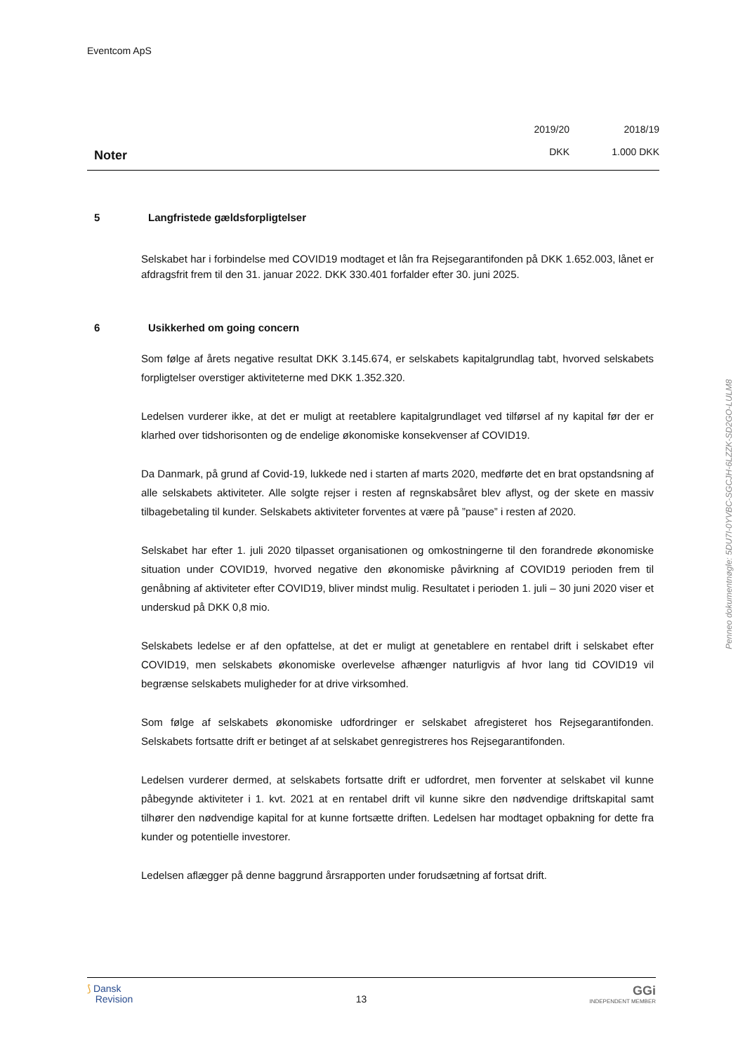Eventcom ApS
Noter
2019/20
DKK
2018/19
1.000 DKK
5 Langfristede gældsforpligtelser
Selskabet har i forbindelse med COVID19 modtaget et lån fra Rejsegarantifonden på DKK 1.652.003, lånet er afdragsfrit frem til den 31. januar 2022. DKK 330.401 forfalder efter 30. juni 2025.
6 Usikkerhed om going concern
Som følge af årets negative resultat DKK 3.145.674, er selskabets kapitalgrundlag tabt, hvorved selskabets forpligtelser overstiger aktiviteterne med DKK 1.352.320.
Ledelsen vurderer ikke, at det er muligt at reetablere kapitalgrundlaget ved tilførsel af ny kapital før der er klarhed over tidshorisonten og de endelige økonomiske konsekvenser af COVID19.
Da Danmark, på grund af Covid-19, lukkede ned i starten af marts 2020, medførte det en brat opstandsning af alle selskabets aktiviteter. Alle solgte rejser i resten af regnskabsåret blev aflyst, og der skete en massiv tilbagebetaling til kunder. Selskabets aktiviteter forventes at være på ”pause” i resten af 2020.
Selskabet har efter 1. juli 2020 tilpasset organisationen og omkostningerne til den forandrede økonomiske situation under COVID19, hvorved negative den økonomiske påvirkning af COVID19 perioden frem til genåbning af aktiviteter efter COVID19, bliver mindst mulig. Resultatet i perioden 1. juli – 30 juni 2020 viser et underskud på DKK 0,8 mio.
Selskabets ledelse er af den opfattelse, at det er muligt at genetablere en rentabel drift i selskabet efter COVID19, men selskabets økonomiske overlevelse afhænger naturligvis af hvor lang tid COVID19 vil begrænse selskabets muligheder for at drive virksomhed.
Som følge af selskabets økonomiske udfordringer er selskabet afregisteret hos Rejsegarantifonden. Selskabets fortsatte drift er betinget af at selskabet genregistreres hos Rejsegarantifonden.
Ledelsen vurderer dermed, at selskabets fortsatte drift er udfordret, men forventer at selskabet vil kunne påbegynde aktiviteter i 1. kvt. 2021 at en rentabel drift vil kunne sikre den nødvendige driftskapital samt tilhører den nødvendige kapital for at kunne fortsætte driften. Ledelsen har modtaget opbakning for dette fra kunder og potentielle investorer.
Ledelsen aflægger på denne baggrund årsrapporten under forudsætning af fortsat drift.
Penneo dokumentnøgle: 5DU7I-0YVBC-SGCJH-6LZZK-SD2GO-LULM8
⟆ Dansk
Revision
13
GGi
INDEPENDENT MEMBER